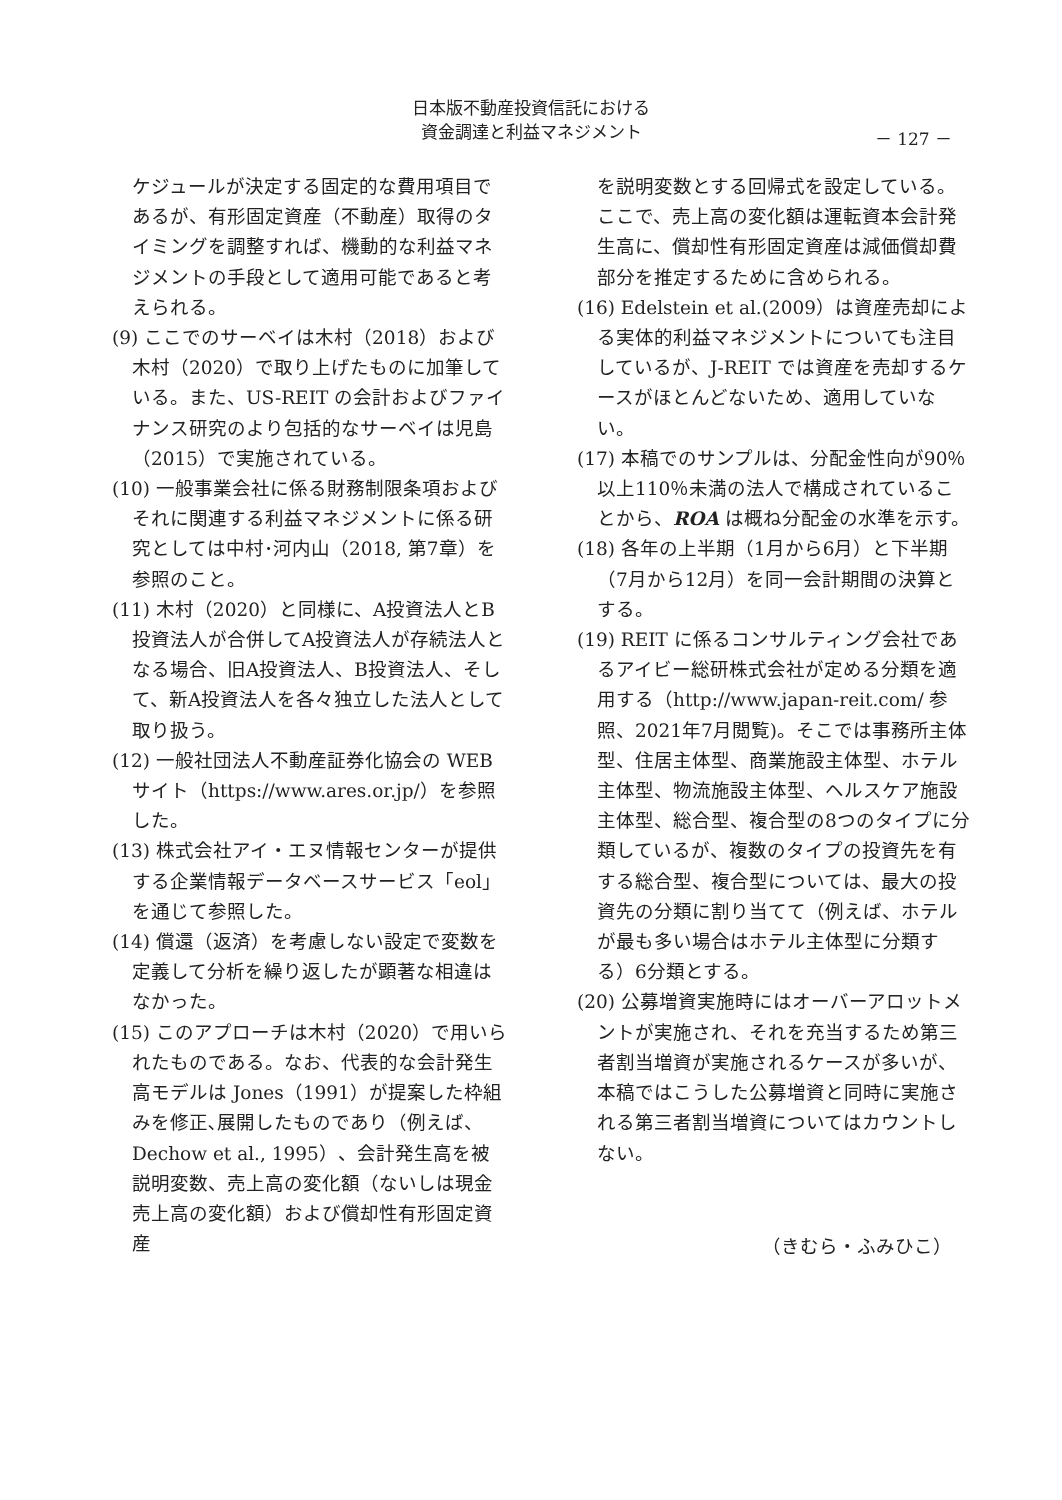日本版不動産投資信託における
資金調達と利益マネジメント
－ 127 －
ケジュールが決定する固定的な費用項目であるが、有形固定資産（不動産）取得のタイミングを調整すれば、機動的な利益マネジメントの手段として適用可能であると考えられる。
(9) ここでのサーベイは木村（2018）および木村（2020）で取り上げたものに加筆している。また、US-REIT の会計およびファイナンス研究のより包括的なサーベイは児島（2015）で実施されている。
(10) 一般事業会社に係る財務制限条項およびそれに関連する利益マネジメントに係る研究としては中村･河内山（2018, 第7章）を参照のこと。
(11) 木村（2020）と同様に、A投資法人とB投資法人が合併してA投資法人が存続法人となる場合、旧A投資法人、B投資法人、そして、新A投資法人を各々独立した法人として取り扱う。
(12) 一般社団法人不動産証券化協会の WEB サイト（https://www.ares.or.jp/）を参照した。
(13) 株式会社アイ・エヌ情報センターが提供する企業情報データベースサービス「eol」を通じて参照した。
(14) 償還（返済）を考慮しない設定で変数を定義して分析を繰り返したが顕著な相違はなかった。
(15) このアプローチは木村（2020）で用いられたものである。なお、代表的な会計発生高モデルは Jones（1991）が提案した枠組みを修正､展開したものであり（例えば、Dechow et al., 1995）、会計発生高を被説明変数、売上高の変化額（ないしは現金売上高の変化額）および償却性有形固定資産
を説明変数とする回帰式を設定している。ここで、売上高の変化額は運転資本会計発生高に、償却性有形固定資産は減価償却費部分を推定するために含められる。
(16) Edelstein et al.(2009）は資産売却による実体的利益マネジメントについても注目しているが、J-REIT では資産を売却するケースがほとんどないため、適用していない。
(17) 本稿でのサンプルは、分配金性向が90％以上110％未満の法人で構成されていることから、ROA は概ね分配金の水準を示す。
(18) 各年の上半期（1月から6月）と下半期（7月から12月）を同一会計期間の決算とする。
(19) REIT に係るコンサルティング会社であるアイビー総研株式会社が定める分類を適用する（http://www.japan-reit.com/ 参照、2021年7月閲覧)。そこでは事務所主体型、住居主体型、商業施設主体型、ホテル主体型、物流施設主体型、ヘルスケア施設主体型、総合型、複合型の8つのタイプに分類しているが、複数のタイプの投資先を有する総合型、複合型については、最大の投資先の分類に割り当てて（例えば、ホテルが最も多い場合はホテル主体型に分類する）6分類とする。
(20) 公募増資実施時にはオーバーアロットメントが実施され、それを充当するため第三者割当増資が実施されるケースが多いが、本稿ではこうした公募増資と同時に実施される第三者割当増資についてはカウントしない。
（きむら・ふみひこ）